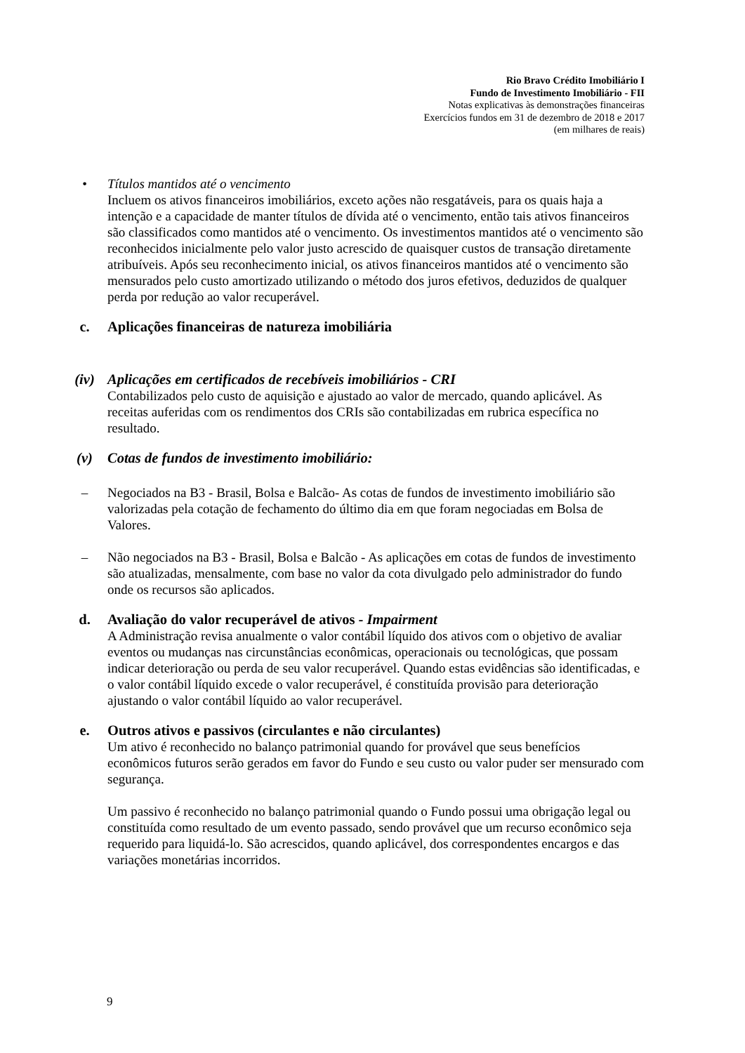Rio Bravo Crédito Imobiliário I
Fundo de Investimento Imobiliário - FII
Notas explicativas às demonstrações financeiras
Exercícios fundos em 31 de dezembro de 2018 e 2017
(em milhares de reais)
• Títulos mantidos até o vencimento
Incluem os ativos financeiros imobiliários, exceto ações não resgatáveis, para os quais haja a intenção e a capacidade de manter títulos de dívida até o vencimento, então tais ativos financeiros são classificados como mantidos até o vencimento. Os investimentos mantidos até o vencimento são reconhecidos inicialmente pelo valor justo acrescido de quaisquer custos de transação diretamente atribuíveis. Após seu reconhecimento inicial, os ativos financeiros mantidos até o vencimento são mensurados pelo custo amortizado utilizando o método dos juros efetivos, deduzidos de qualquer perda por redução ao valor recuperável.
c. Aplicações financeiras de natureza imobiliária
(iv) Aplicações em certificados de recebíveis imobiliários - CRI
Contabilizados pelo custo de aquisição e ajustado ao valor de mercado, quando aplicável. As receitas auferidas com os rendimentos dos CRIs são contabilizadas em rubrica específica no resultado.
(v) Cotas de fundos de investimento imobiliário:
– Negociados na B3 - Brasil, Bolsa e Balcão- As cotas de fundos de investimento imobiliário são valorizadas pela cotação de fechamento do último dia em que foram negociadas em Bolsa de Valores.
– Não negociados na B3 - Brasil, Bolsa e Balcão - As aplicações em cotas de fundos de investimento são atualizadas, mensalmente, com base no valor da cota divulgado pelo administrador do fundo onde os recursos são aplicados.
d. Avaliação do valor recuperável de ativos - Impairment
A Administração revisa anualmente o valor contábil líquido dos ativos com o objetivo de avaliar eventos ou mudanças nas circunstâncias econômicas, operacionais ou tecnológicas, que possam indicar deterioração ou perda de seu valor recuperável. Quando estas evidências são identificadas, e o valor contábil líquido excede o valor recuperável, é constituída provisão para deterioração ajustando o valor contábil líquido ao valor recuperável.
e. Outros ativos e passivos (circulantes e não circulantes)
Um ativo é reconhecido no balanço patrimonial quando for provável que seus benefícios econômicos futuros serão gerados em favor do Fundo e seu custo ou valor puder ser mensurado com segurança.
Um passivo é reconhecido no balanço patrimonial quando o Fundo possui uma obrigação legal ou constituída como resultado de um evento passado, sendo provável que um recurso econômico seja requerido para liquidá-lo. São acrescidos, quando aplicável, dos correspondentes encargos e das variações monetárias incorridos.
9